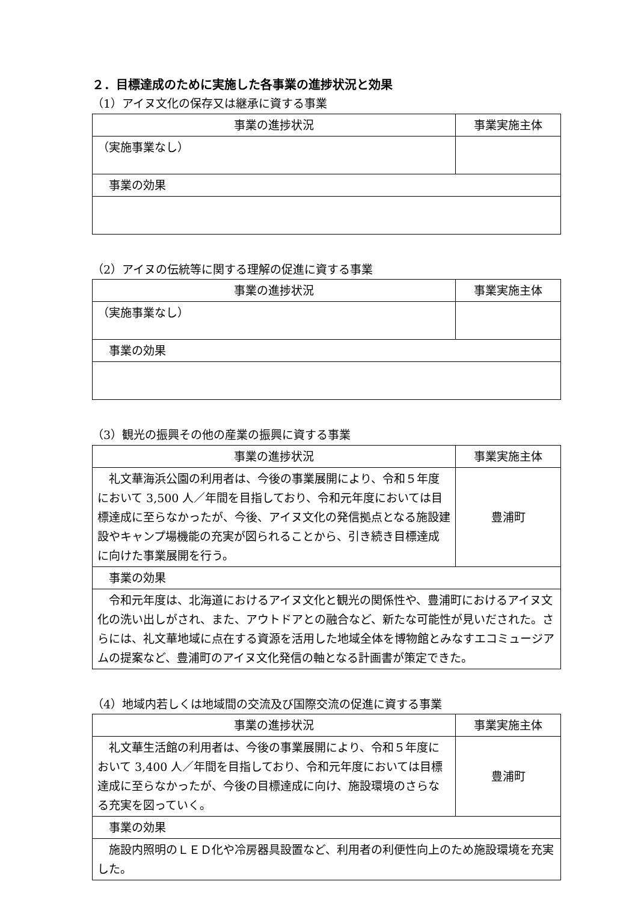２．目標達成のために実施した各事業の進捗状況と効果
（1）アイヌ文化の保存又は継承に資する事業
| 事業の進捗状況 | 事業実施主体 |
| --- | --- |
| （実施事業なし） | |
| 事業の効果 | |
（2）アイヌの伝統等に関する理解の促進に資する事業
| 事業の進捗状況 | 事業実施主体 |
| --- | --- |
| （実施事業なし） | |
| 事業の効果 | |
（3）観光の振興その他の産業の振興に資する事業
| 事業の進捗状況 | 事業実施主体 |
| --- | --- |
| 礼文華海浜公園の利用者は、今後の事業展開により、令和５年度において 3,500 人／年間を目指しており、令和元年度においては目標達成に至らなかったが、今後、アイヌ文化の発信拠点となる施設建設やキャンプ場機能の充実が図られることから、引き続き目標達成に向けた事業展開を行う。 | 豊浦町 |
| 事業の効果 | |
| 令和元年度は、北海道におけるアイヌ文化と観光の関係性や、豊浦町におけるアイヌ文化の洗い出しがされ、また、アウトドアとの融合など、新たな可能性が見いだされた。さらには、礼文華地域に点在する資源を活用した地域全体を博物館とみなすエコミュージアムの提案など、豊浦町のアイヌ文化発信の軸となる計画書が策定できた。 | |
（4）地域内若しくは地域間の交流及び国際交流の促進に資する事業
| 事業の進捗状況 | 事業実施主体 |
| --- | --- |
| 礼文華生活館の利用者は、今後の事業展開により、令和５年度において 3,400 人／年間を目指しており、令和元年度においては目標達成に至らなかったが、今後の目標達成に向け、施設環境のさらなる充実を図っていく。 | 豊浦町 |
| 事業の効果 | |
| 施設内照明のＬＥＤ化や冷房器具設置など、利用者の利便性向上のため施設環境を充実した。 | |